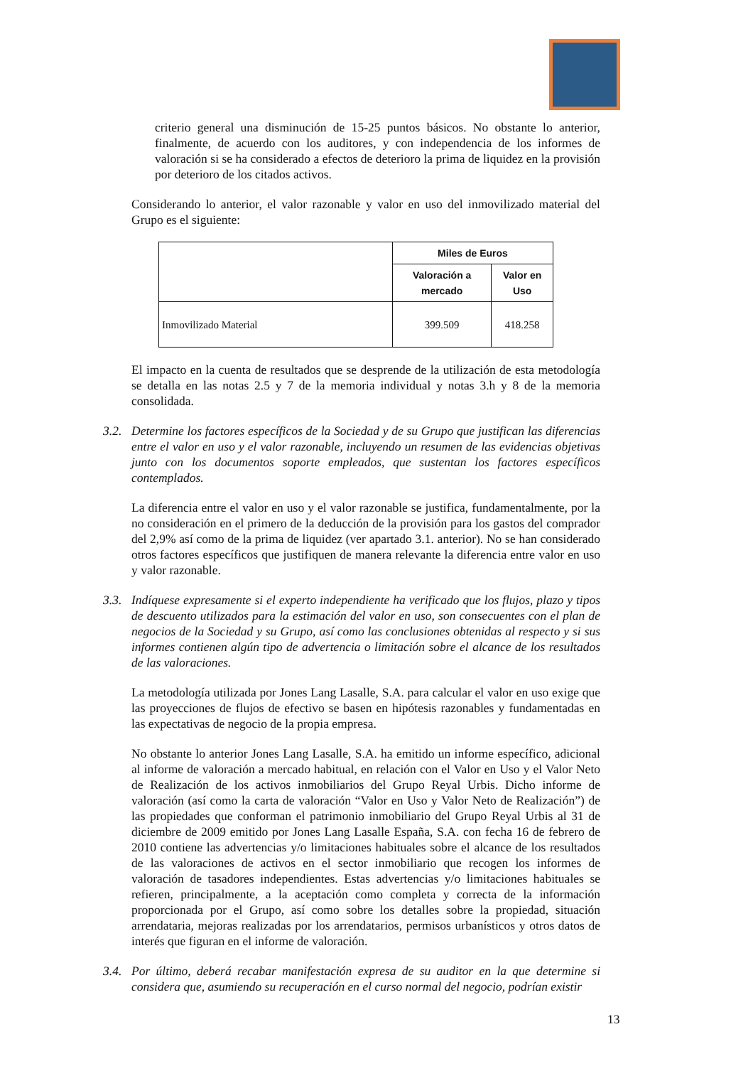criterio general una disminución de 15-25 puntos básicos. No obstante lo anterior, finalmente, de acuerdo con los auditores, y con independencia de los informes de valoración si se ha considerado a efectos de deterioro la prima de liquidez en la provisión por deterioro de los citados activos.
Considerando lo anterior, el valor razonable y valor en uso del inmovilizado material del Grupo es el siguiente:
| | Miles de Euros | |
| | Valoración a mercado | Valor en Uso |
| Inmovilizado Material | 399.509 | 418.258 |
El impacto en la cuenta de resultados que se desprende de la utilización de esta metodología se detalla en las notas 2.5 y 7 de la memoria individual y notas 3.h y 8 de la memoria consolidada.
3.2.
Determine los factores específicos de la Sociedad y de su Grupo que justifican las diferencias entre el valor en uso y el valor razonable, incluyendo un resumen de las evidencias objetivas junto con los documentos soporte empleados, que sustentan los factores específicos contemplados.
La diferencia entre el valor en uso y el valor razonable se justifica, fundamentalmente, por la no consideración en el primero de la deducción de la provisión para los gastos del comprador del 2,9% así como de la prima de liquidez (ver apartado 3.1. anterior). No se han considerado otros factores específicos que justifiquen de manera relevante la diferencia entre valor en uso y valor razonable.
3.3.
Indíquese expresamente si el experto independiente ha verificado que los flujos, plazo y tipos de descuento utilizados para la estimación del valor en uso, son consecuentes con el plan de negocios de la Sociedad y su Grupo, así como las conclusiones obtenidas al respecto y si sus informes contienen algún tipo de advertencia o limitación sobre el alcance de los resultados de las valoraciones.
La metodología utilizada por Jones Lang Lasalle, S.A. para calcular el valor en uso exige que las proyecciones de flujos de efectivo se basen en hipótesis razonables y fundamentadas en las expectativas de negocio de la propia empresa.
No obstante lo anterior Jones Lang Lasalle, S.A. ha emitido un informe específico, adicional al informe de valoración a mercado habitual, en relación con el Valor en Uso y el Valor Neto de Realización de los activos inmobiliarios del Grupo Reyal Urbis. Dicho informe de valoración (así como la carta de valoración “Valor en Uso y Valor Neto de Realización”) de las propiedades que conforman el patrimonio inmobiliario del Grupo Reyal Urbis al 31 de diciembre de 2009 emitido por Jones Lang Lasalle España, S.A. con fecha 16 de febrero de 2010 contiene las advertencias y/o limitaciones habituales sobre el alcance de los resultados de las valoraciones de activos en el sector inmobiliario que recogen los informes de valoración de tasadores independientes. Estas advertencias y/o limitaciones habituales se refieren, principalmente, a la aceptación como completa y correcta de la información proporcionada por el Grupo, así como sobre los detalles sobre la propiedad, situación arrendataria, mejoras realizadas por los arrendatarios, permisos urbanísticos y otros datos de interés que figuran en el informe de valoración.
3.4.
Por último, deberá recabar manifestación expresa de su auditor en la que determine si considera que, asumiendo su recuperación en el curso normal del negocio, podrían existir
13